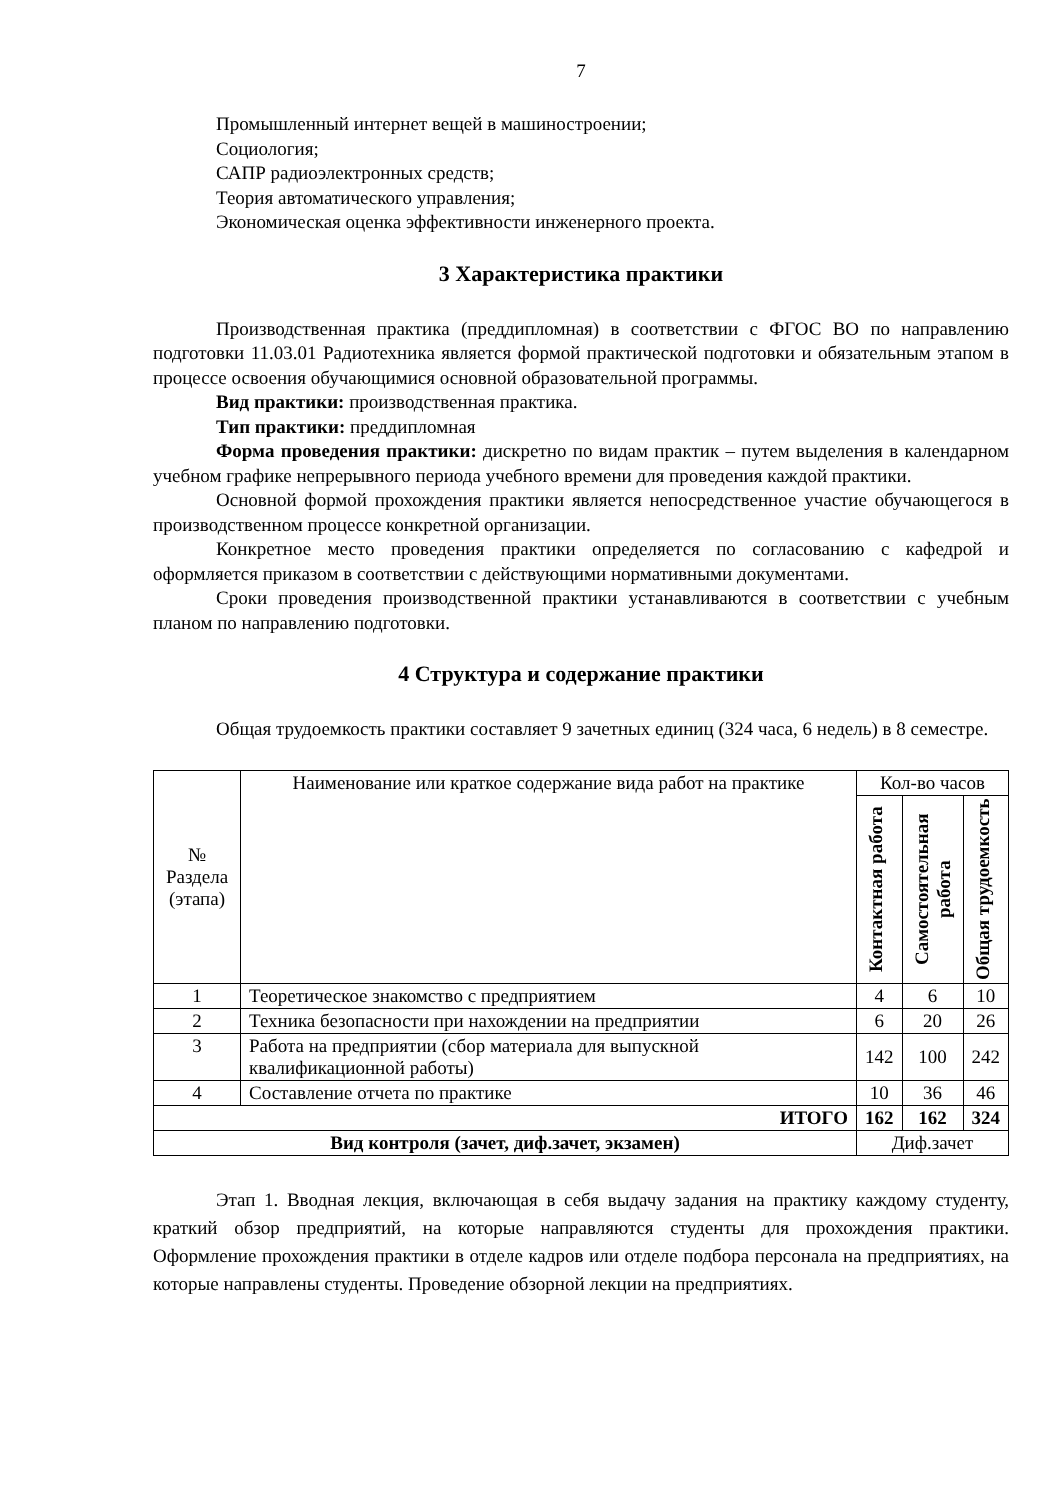7
Промышленный интернет вещей в машиностроении;
Социология;
САПР радиоэлектронных средств;
Теория автоматического управления;
Экономическая оценка эффективности инженерного проекта.
3 Характеристика практики
Производственная практика (преддипломная) в соответствии с ФГОС ВО по направлению подготовки 11.03.01 Радиотехника является формой практической подготовки и обязательным этапом в процессе освоения обучающимися основной образовательной программы.
Вид практики: производственная практика.
Тип практики: преддипломная
Форма проведения практики: дискретно по видам практик – путем выделения в календарном учебном графике непрерывного периода учебного времени для проведения каждой практики.
Основной формой прохождения практики является непосредственное участие обучающегося в производственном процессе конкретной организации.
Конкретное место проведения практики определяется по согласованию с кафедрой и оформляется приказом в соответствии с действующими нормативными документами.
Сроки проведения производственной практики устанавливаются в соответствии с учебным планом по направлению подготовки.
4 Структура и содержание практики
Общая трудоемкость практики составляет 9 зачетных единиц (324 часа, 6 недель) в 8 семестре.
| № Раздела (этапа) | Наименование или краткое содержание вида работ на практике | Кол-во часов | | |
| --- | --- | --- | --- | --- |
| | | Контактная работа | Самостоятельная работа | Общая трудоемкость |
| 1 | Теоретическое знакомство с предприятием | 4 | 6 | 10 |
| 2 | Техника безопасности при нахождении на предприятии | 6 | 20 | 26 |
| 3 | Работа на предприятии (сбор материала для выпускной квалификационной работы) | 142 | 100 | 242 |
| 4 | Составление отчета по практике | 10 | 36 | 46 |
| ИТОГО | | 162 | 162 | 324 |
| Вид контроля (зачет, диф.зачет, экзамен) | | Диф.зачет | | |
Этап 1. Вводная лекция, включающая в себя выдачу задания на практику каждому студенту, краткий обзор предприятий, на которые направляются студенты для прохождения практики. Оформление прохождения практики в отделе кадров или отделе подбора персонала на предприятиях, на которые направлены студенты. Проведение обзорной лекции на предприятиях.